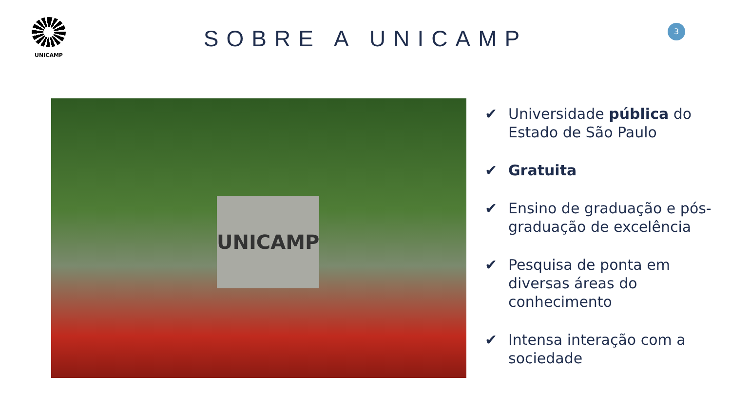UNICAMP
SOBRE A UNICAMP 3
UNICAMP
✔ Universidade pública do Estado de São Paulo
✔ Gratuita
✔ Ensino de graduação e pós-graduação de excelência
✔ Pesquisa de ponta em diversas áreas do conhecimento
✔ Intensa interação com a sociedade